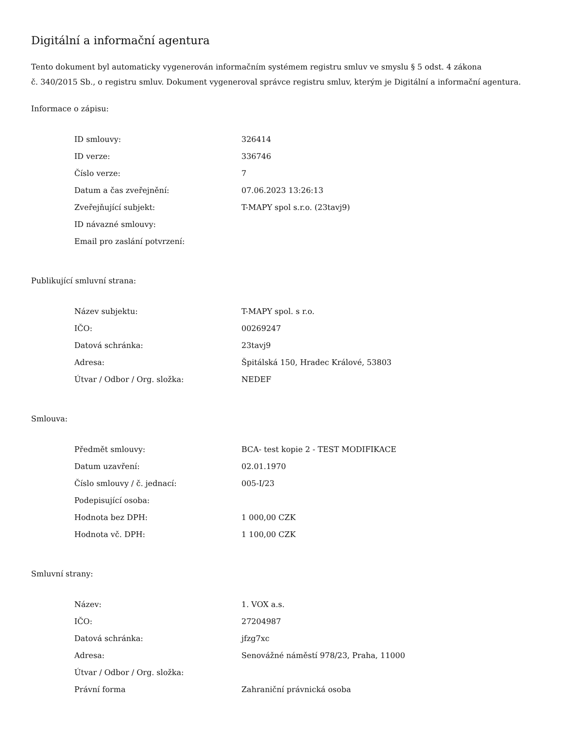Digitální a informační agentura
Tento dokument byl automaticky vygenerován informačním systémem registru smluv ve smyslu § 5 odst. 4 zákona
č. 340/2015 Sb., o registru smluv. Dokument vygeneroval správce registru smluv, kterým je Digitální a informační agentura.
Informace o zápisu:
| ID smlouvy: | 326414 |
| ID verze: | 336746 |
| Číslo verze: | 7 |
| Datum a čas zveřejnění: | 07.06.2023 13:26:13 |
| Zveřejňující subjekt: | T-MAPY spol s.r.o. (23tavj9) |
| ID návazné smlouvy: | |
| Email pro zaslání potvrzení: | |
Publikující smluvní strana:
| Název subjektu: | T-MAPY spol. s r.o. |
| IČO: | 00269247 |
| Datová schránka: | 23tavj9 |
| Adresa: | Špitálská 150, Hradec Králové, 53803 |
| Útvar / Odbor / Org. složka: | NEDEF |
Smlouva:
| Předmět smlouvy: | BCA- test kopie 2 - TEST MODIFIKACE |
| Datum uzavření: | 02.01.1970 |
| Číslo smlouvy / č. jednací: | 005-I/23 |
| Podepisující osoba: | |
| Hodnota bez DPH: | 1 000,00 CZK |
| Hodnota vč. DPH: | 1 100,00 CZK |
Smluvní strany:
| Název: | 1. VOX a.s. |
| IČO: | 27204987 |
| Datová schránka: | jfzg7xc |
| Adresa: | Senovážné náměstí 978/23, Praha, 11000 |
| Útvar / Odbor / Org. složka: | |
| Právní forma | Zahraniční právnická osoba |